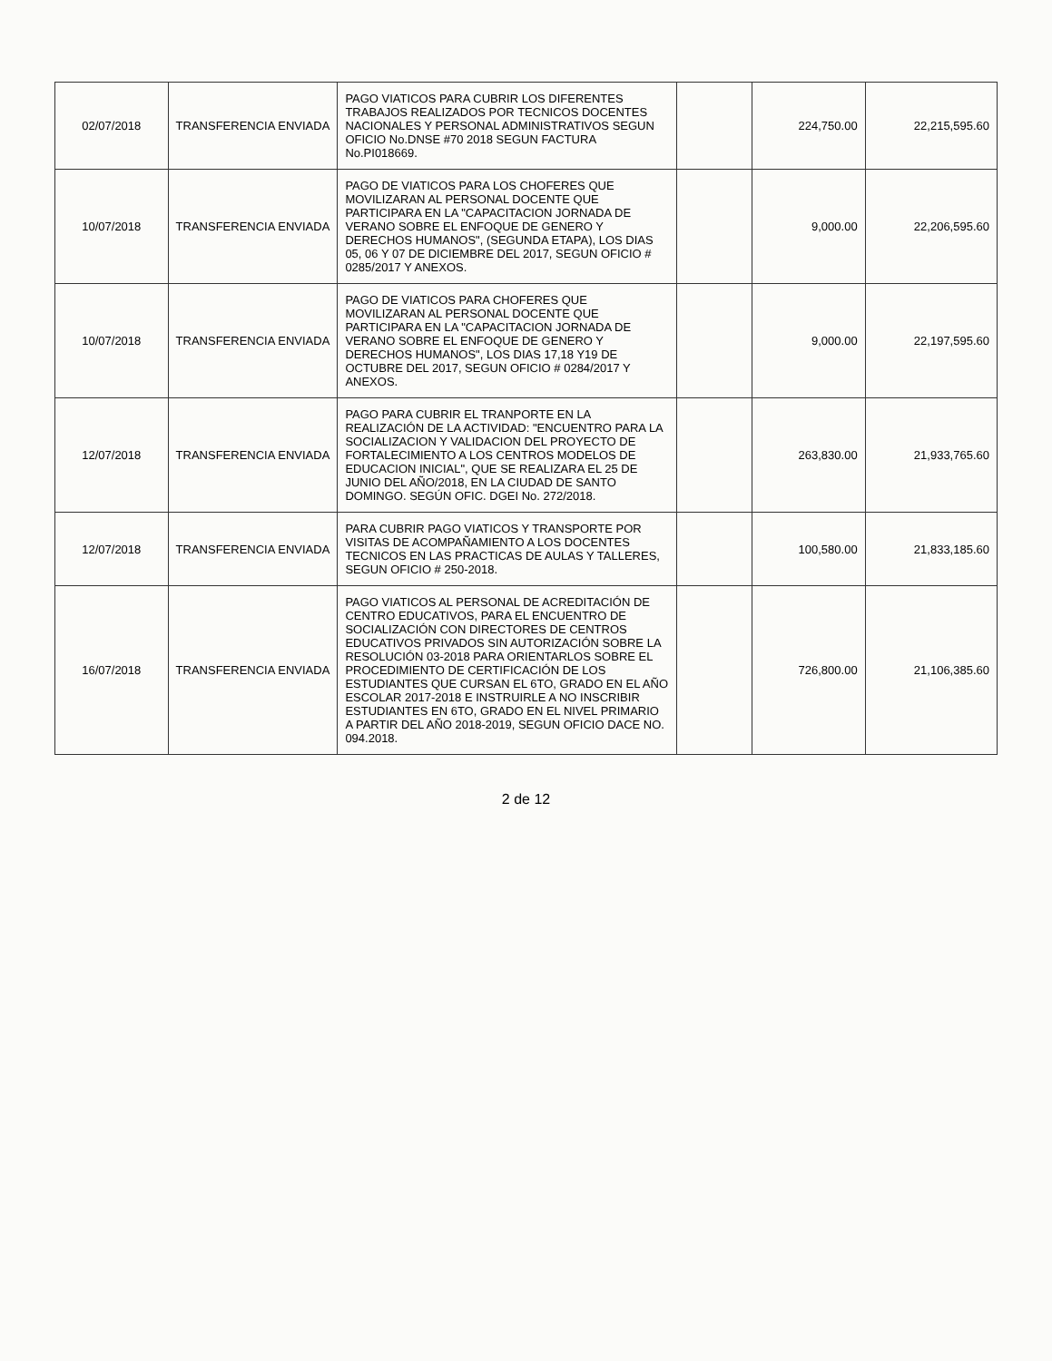| 02/07/2018 | TRANSFERENCIA ENVIADA | PAGO VIATICOS PARA CUBRIR LOS DIFERENTES TRABAJOS REALIZADOS POR TECNICOS DOCENTES NACIONALES Y PERSONAL ADMINISTRATIVOS SEGUN OFICIO No.DNSE #70 2018 SEGUN FACTURA No.PI018669. | | 224,750.00 | 22,215,595.60 |
| 10/07/2018 | TRANSFERENCIA ENVIADA | PAGO DE VIATICOS PARA LOS CHOFERES QUE MOVILIZARAN AL PERSONAL DOCENTE QUE PARTICIPARA EN LA "CAPACITACION JORNADA DE VERANO SOBRE EL ENFOQUE DE GENERO Y DERECHOS HUMANOS", (SEGUNDA ETAPA), LOS DIAS 05, 06 Y 07 DE DICIEMBRE DEL 2017, SEGUN OFICIO # 0285/2017 Y ANEXOS. | | 9,000.00 | 22,206,595.60 |
| 10/07/2018 | TRANSFERENCIA ENVIADA | PAGO DE VIATICOS PARA CHOFERES QUE MOVILIZARAN AL PERSONAL DOCENTE QUE PARTICIPARA EN LA "CAPACITACION JORNADA DE VERANO SOBRE EL ENFOQUE DE GENERO Y DERECHOS HUMANOS", LOS DIAS 17,18 Y19 DE OCTUBRE DEL 2017, SEGUN OFICIO # 0284/2017 Y ANEXOS. | | 9,000.00 | 22,197,595.60 |
| 12/07/2018 | TRANSFERENCIA ENVIADA | PAGO PARA CUBRIR EL TRANPORTE EN LA REALIZACIÓN DE LA ACTIVIDAD: "ENCUENTRO PARA LA SOCIALIZACION Y VALIDACION DEL PROYECTO DE FORTALECIMIENTO A LOS CENTROS MODELOS DE EDUCACION INICIAL", QUE SE REALIZARA EL 25 DE JUNIO DEL AÑO/2018, EN LA CIUDAD DE SANTO DOMINGO. SEGÚN OFIC. DGEI No. 272/2018. | | 263,830.00 | 21,933,765.60 |
| 12/07/2018 | TRANSFERENCIA ENVIADA | PARA CUBRIR PAGO VIATICOS Y TRANSPORTE POR VISITAS DE ACOMPAÑAMIENTO A LOS DOCENTES TECNICOS EN LAS PRACTICAS DE AULAS Y TALLERES, SEGUN OFICIO # 250-2018. | | 100,580.00 | 21,833,185.60 |
| 16/07/2018 | TRANSFERENCIA ENVIADA | PAGO VIATICOS AL PERSONAL DE ACREDITACIÓN DE CENTRO EDUCATIVOS, PARA EL ENCUENTRO DE SOCIALIZACIÓN CON DIRECTORES DE CENTROS EDUCATIVOS PRIVADOS SIN AUTORIZACIÓN SOBRE LA RESOLUCIÓN 03-2018 PARA ORIENTARLOS SOBRE EL PROCEDIMIENTO DE CERTIFICACIÓN DE LOS ESTUDIANTES QUE CURSAN EL 6TO, GRADO EN EL AÑO ESCOLAR 2017-2018 E INSTRUIRLE A NO INSCRIBIR ESTUDIANTES EN 6TO, GRADO EN EL NIVEL PRIMARIO A PARTIR DEL AÑO 2018-2019, SEGUN OFICIO DACE NO. 094.2018. | | 726,800.00 | 21,106,385.60 |
2 de 12